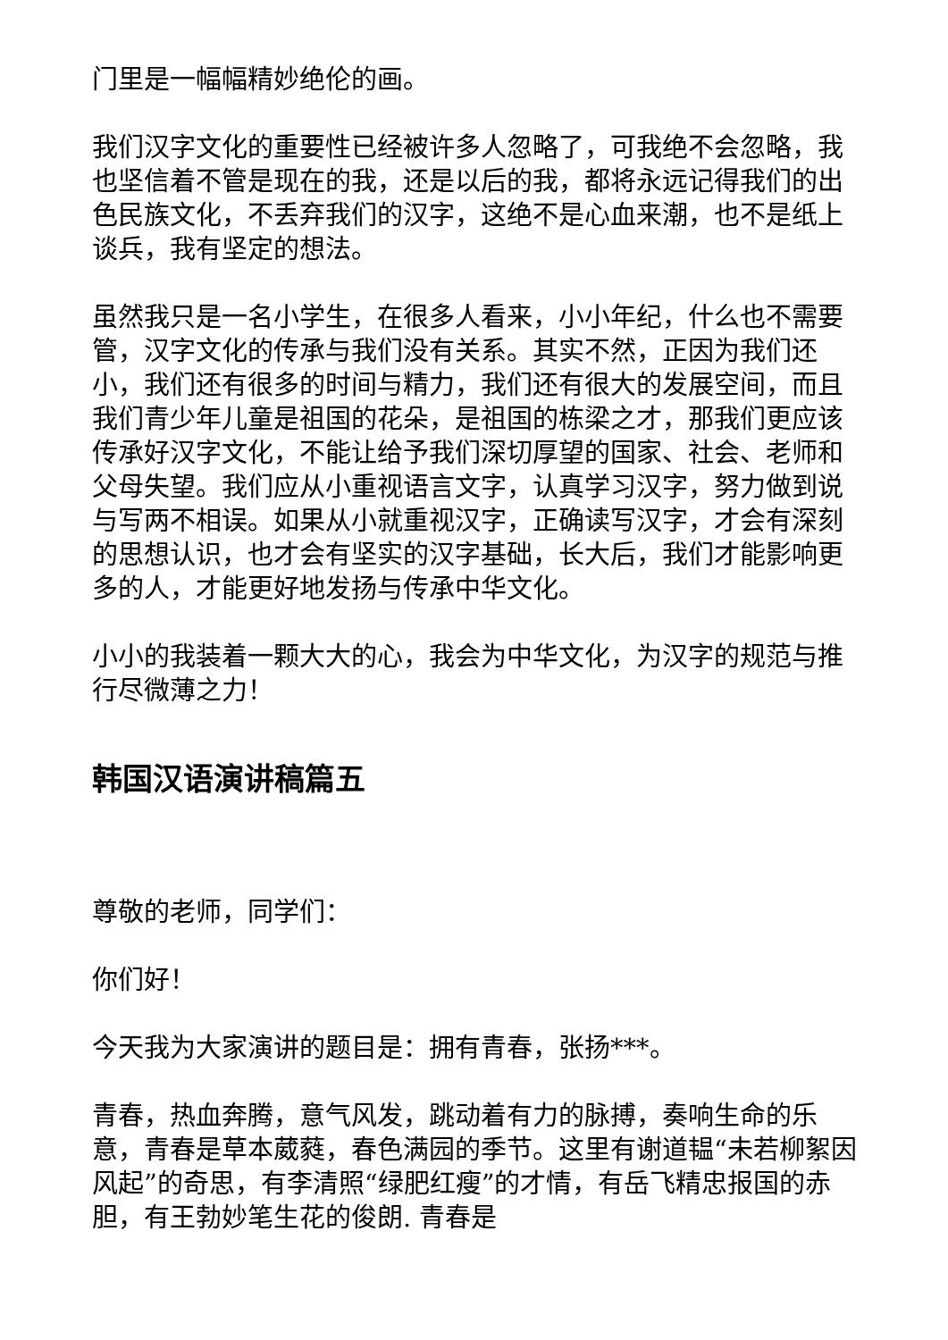门里是一幅幅精妙绝伦的画。
我们汉字文化的重要性已经被许多人忽略了，可我绝不会忽略，我也坚信着不管是现在的我，还是以后的我，都将永远记得我们的出色民族文化，不丢弃我们的汉字，这绝不是心血来潮，也不是纸上谈兵，我有坚定的想法。
虽然我只是一名小学生，在很多人看来，小小年纪，什么也不需要管，汉字文化的传承与我们没有关系。其实不然，正因为我们还小，我们还有很多的时间与精力，我们还有很大的发展空间，而且我们青少年儿童是祖国的花朵，是祖国的栋梁之才，那我们更应该传承好汉字文化，不能让给予我们深切厚望的国家、社会、老师和父母失望。我们应从小重视语言文字，认真学习汉字，努力做到说与写两不相误。如果从小就重视汉字，正确读写汉字，才会有深刻的思想认识，也才会有坚实的汉字基础，长大后，我们才能影响更多的人，才能更好地发扬与传承中华文化。
小小的我装着一颗大大的心，我会为中华文化，为汉字的规范与推行尽微薄之力！
韩国汉语演讲稿篇五
尊敬的老师，同学们：
你们好！
今天我为大家演讲的题目是：拥有青春，张扬***。
青春，热血奔腾，意气风发，跳动着有力的脉搏，奏响生命的乐意，青春是草本葳蕤，春色满园的季节。这里有谢道韫“未若柳絮因风起”的奇思，有李清照“绿肥红瘦”的才情，有岳飞精忠报国的赤胆，有王勃妙笔生花的俊朗. 青春是